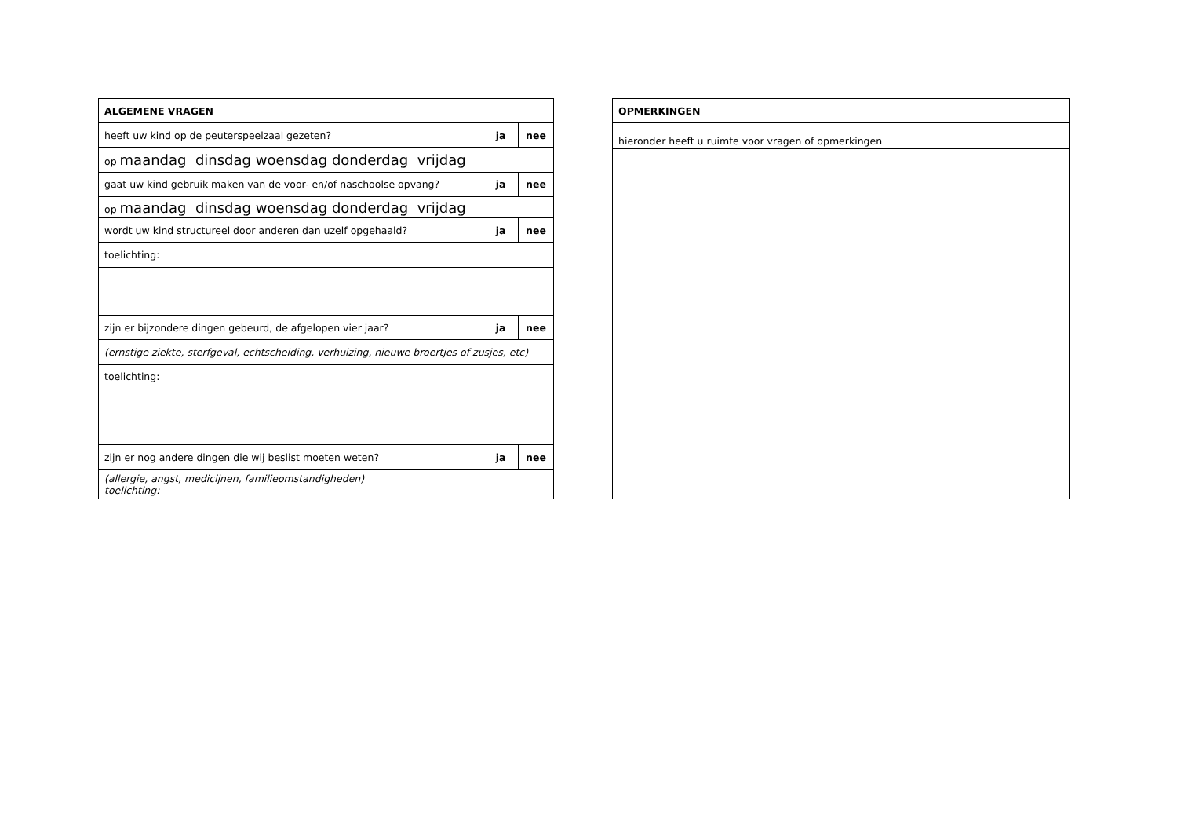| ALGEMENE VRAGEN | | |
| heeft uw kind op de peuterspeelzaal gezeten? | ja | nee |
| op maandag dinsdag woensdag donderdag vrijdag | | |
| gaat uw kind gebruik maken van de voor- en/of naschoolse opvang? | ja | nee |
| op maandag dinsdag woensdag donderdag vrijdag | | |
| wordt uw kind structureel door anderen dan uzelf opgehaald? | ja | nee |
| toelichting: | | |
| zijn er bijzondere dingen gebeurd, de afgelopen vier jaar? | ja | nee |
| (ernstige ziekte, sterfgeval, echtscheiding, verhuizing, nieuwe broertjes of zusjes, etc) | | |
| toelichting: | | |
| zijn er nog andere dingen die wij beslist moeten weten? | ja | nee |
| (allergie, angst, medicijnen, familieomstandigheden) toelichting: | | |
| OPMERKINGEN |
| hieronder heeft u ruimte voor vragen of opmerkingen |